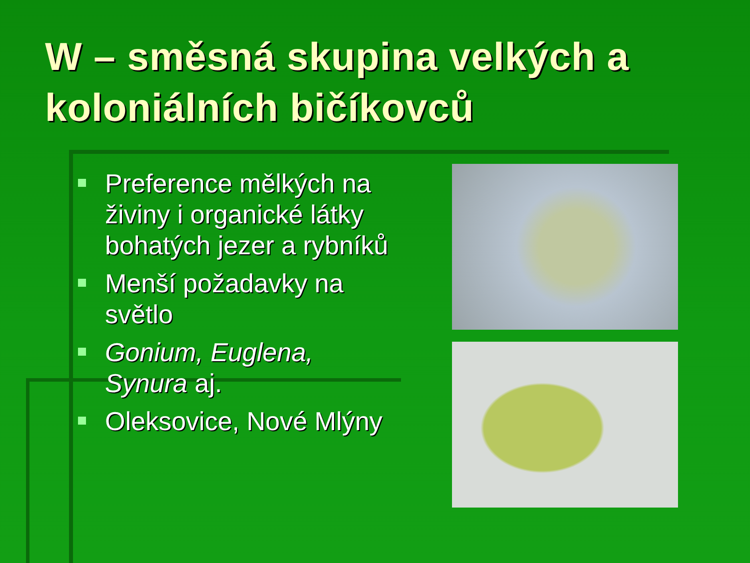W – směsná skupina velkých a koloniálních bičíkovců
Preference mělkých na živiny i organické látky bohatých jezer a rybníků
Menší požadavky na světlo
Gonium, Euglena, Synura aj.
Oleksovice, Nové Mlýny